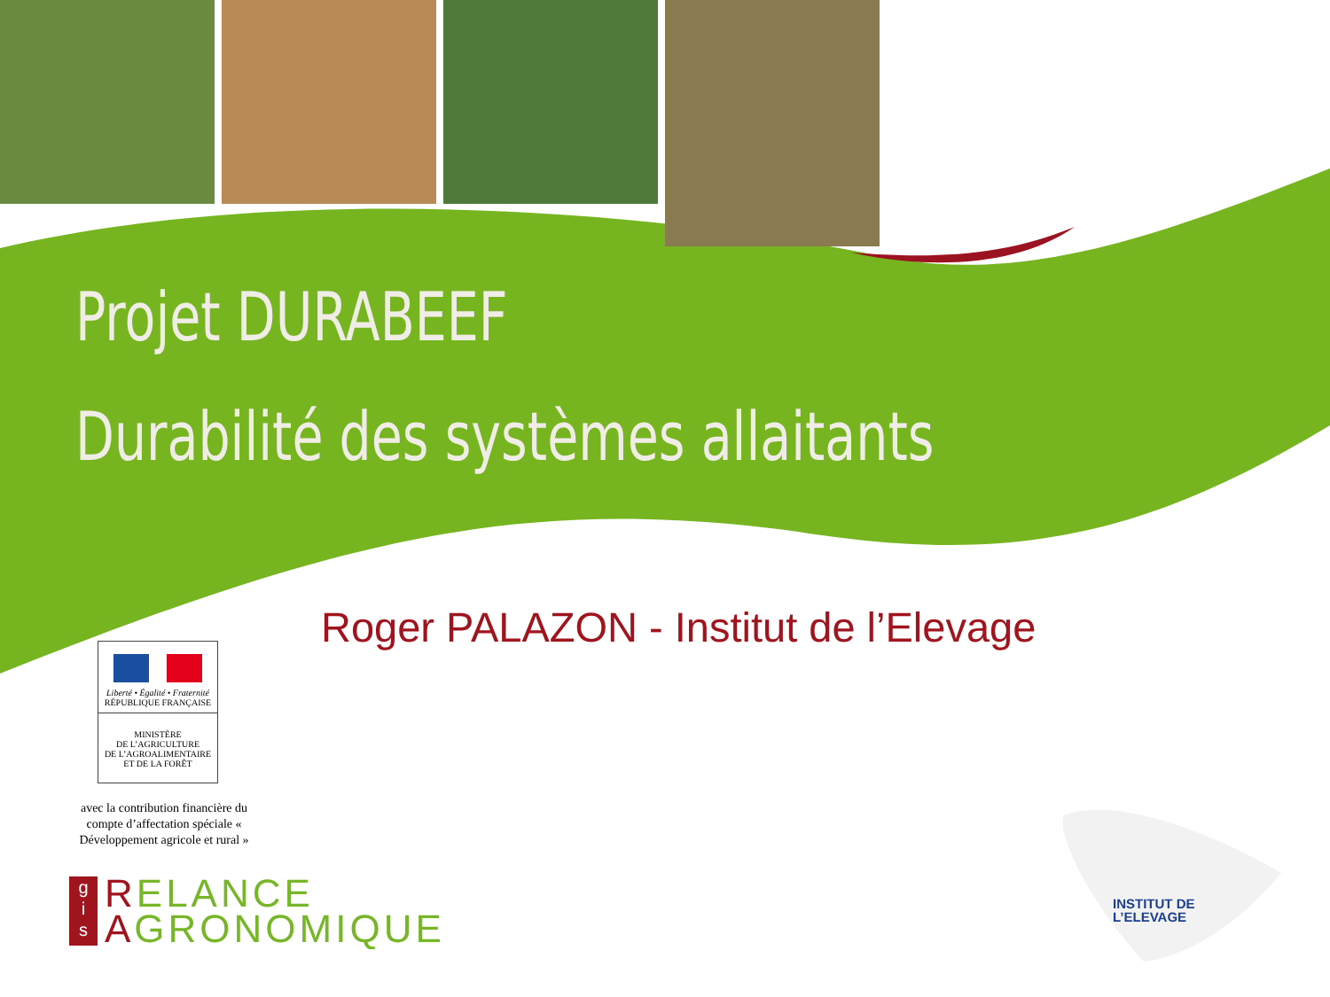Projet DURABEEF
Durabilité des systèmes allaitants
Roger PALAZON - Institut de l’Elevage
Liberté • Égalité • Fraternité
RÉPUBLIQUE FRANÇAISE
MINISTÈRE
DE L’AGRICULTURE
DE L’AGROALIMENTAIRE
ET DE LA FORÊT
avec la contribution financière du compte d’affectation spéciale « Développement agricole et rural »
g
i
s
RELANCE
AGRONOMIQUE
INSTITUT DE
L’ELEVAGE